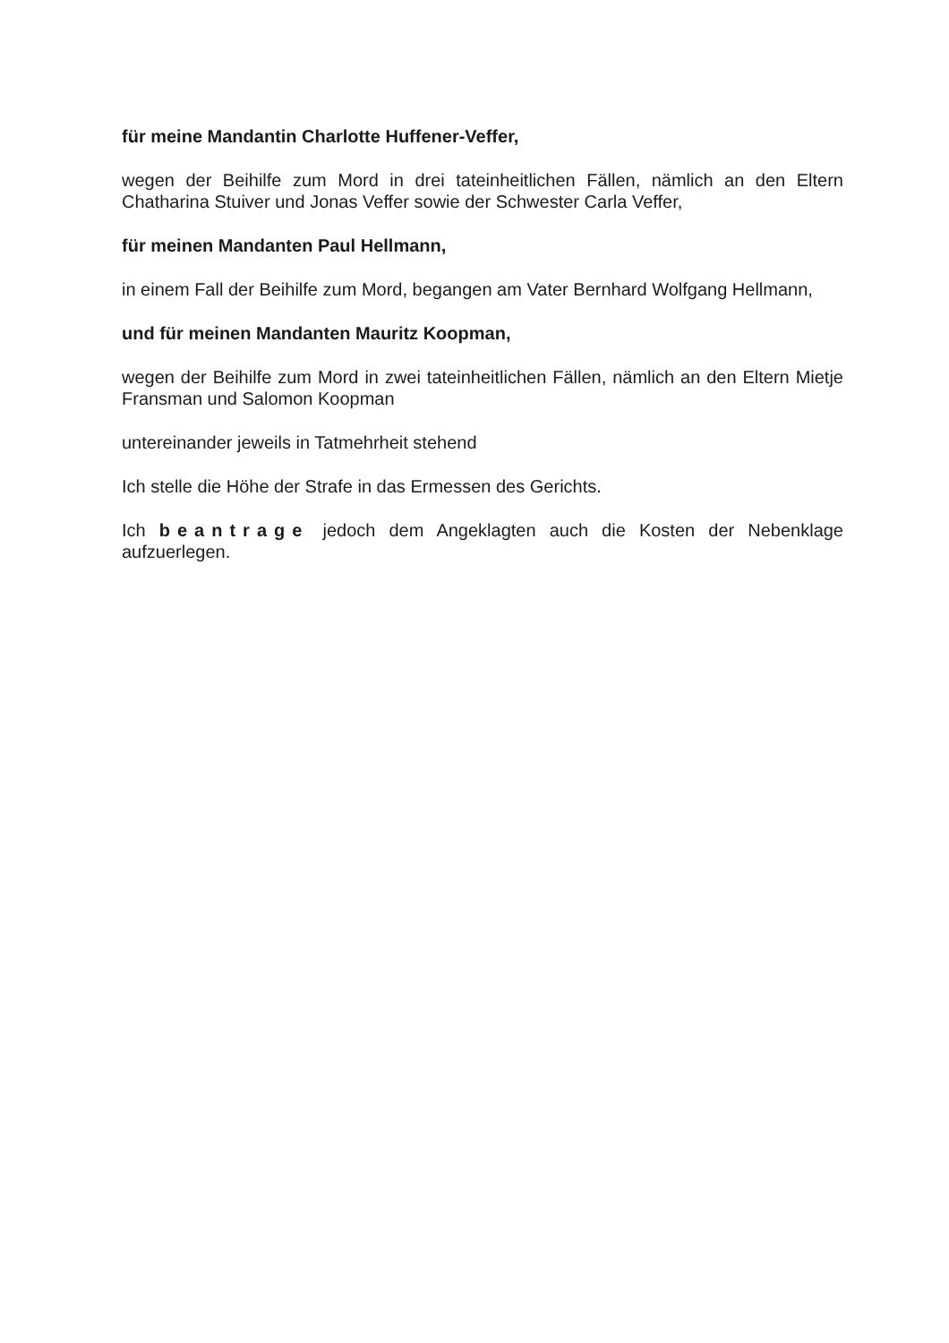für meine Mandantin Charlotte Huffener-Veffer,
wegen der Beihilfe zum Mord in drei tateinheitlichen Fällen, nämlich an den Eltern Chatharina Stuiver und Jonas Veffer sowie der Schwester Carla Veffer,
für meinen Mandanten Paul Hellmann,
in einem Fall der Beihilfe zum Mord, begangen am Vater Bernhard Wolfgang Hellmann,
und für meinen Mandanten Mauritz Koopman,
wegen der Beihilfe zum Mord in zwei tateinheitlichen Fällen, nämlich an den Eltern Mietje Fransman und Salomon Koopman
untereinander jeweils in Tatmehrheit stehend
Ich stelle die Höhe der Strafe in das Ermessen des Gerichts.
Ich beantrage jedoch dem Angeklagten auch die Kosten der Nebenklage aufzuerlegen.